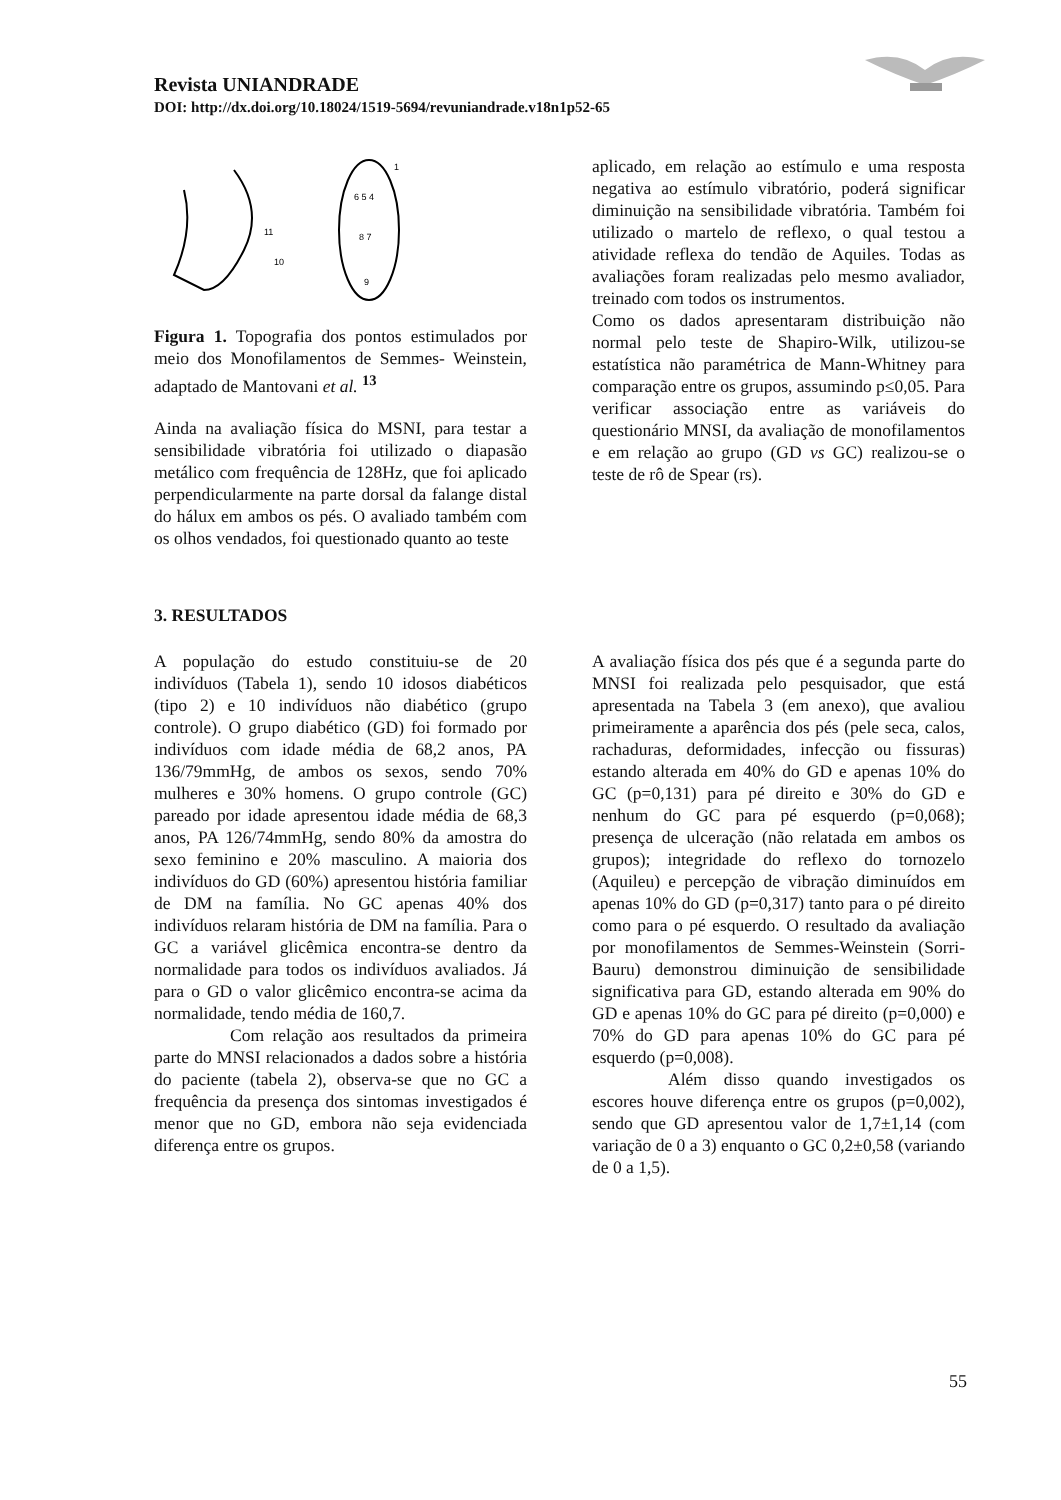Revista UNIANDRADE
DOI: http://dx.doi.org/10.18024/1519-5694/revuniandrade.v18n1p52-65
11
10
1
6 5 4
8 7
9
Figura 1. Topografia dos pontos estimulados por meio dos Monofilamentos de Semmes- Weinstein, adaptado de Mantovani et al. <sup>13</sup>
Ainda na avaliação física do MSNI, para testar a sensibilidade vibratória foi utilizado o diapasão metálico com frequência de 128Hz, que foi aplicado perpendicularmente na parte dorsal da falange distal do hálux em ambos os pés. O avaliado também com os olhos vendados, foi questionado quanto ao teste
aplicado, em relação ao estímulo e uma resposta negativa ao estímulo vibratório, poderá significar diminuição na sensibilidade vibratória. Também foi utilizado o martelo de reflexo, o qual testou a atividade reflexa do tendão de Aquiles. Todas as avaliações foram realizadas pelo mesmo avaliador, treinado com todos os instrumentos.
Como os dados apresentaram distribuição não normal pelo teste de Shapiro-Wilk, utilizou-se estatística não paramétrica de Mann-Whitney para comparação entre os grupos, assumindo p≤0,05. Para verificar associação entre as variáveis do questionário MNSI, da avaliação de monofilamentos e em relação ao grupo (GD vs GC) realizou-se o teste de rô de Spear (rs).
3. RESULTADOS
A população do estudo constituiu-se de 20 indivíduos (Tabela 1), sendo 10 idosos diabéticos (tipo 2) e 10 indivíduos não diabético (grupo controle). O grupo diabético (GD) foi formado por indivíduos com idade média de 68,2 anos, PA 136/79mmHg, de ambos os sexos, sendo 70% mulheres e 30% homens. O grupo controle (GC) pareado por idade apresentou idade média de 68,3 anos, PA 126/74mmHg, sendo 80% da amostra do sexo feminino e 20% masculino. A maioria dos indivíduos do GD (60%) apresentou história familiar de DM na família. No GC apenas 40% dos indivíduos relaram história de DM na família. Para o GC a variável glicêmica encontra-se dentro da normalidade para todos os indivíduos avaliados. Já para o GD o valor glicêmico encontra-se acima da normalidade, tendo média de 160,7.
Com relação aos resultados da primeira parte do MNSI relacionados a dados sobre a história do paciente (tabela 2), observa-se que no GC a frequência da presença dos sintomas investigados é menor que no GD, embora não seja evidenciada diferença entre os grupos.
A avaliação física dos pés que é a segunda parte do MNSI foi realizada pelo pesquisador, que está apresentada na Tabela 3 (em anexo), que avaliou primeiramente a aparência dos pés (pele seca, calos, rachaduras, deformidades, infecção ou fissuras) estando alterada em 40% do GD e apenas 10% do GC (p=0,131) para pé direito e 30% do GD e nenhum do GC para pé esquerdo (p=0,068); presença de ulceração (não relatada em ambos os grupos); integridade do reflexo do tornozelo (Aquileu) e percepção de vibração diminuídos em apenas 10% do GD (p=0,317) tanto para o pé direito como para o pé esquerdo. O resultado da avaliação por monofilamentos de Semmes-Weinstein (Sorri-Bauru) demonstrou diminuição de sensibilidade significativa para GD, estando alterada em 90% do GD e apenas 10% do GC para pé direito (p=0,000) e 70% do GD para apenas 10% do GC para pé esquerdo (p=0,008).
Além disso quando investigados os escores houve diferença entre os grupos (p=0,002), sendo que GD apresentou valor de 1,7±1,14 (com variação de 0 a 3) enquanto o GC 0,2±0,58 (variando de 0 a 1,5).
55